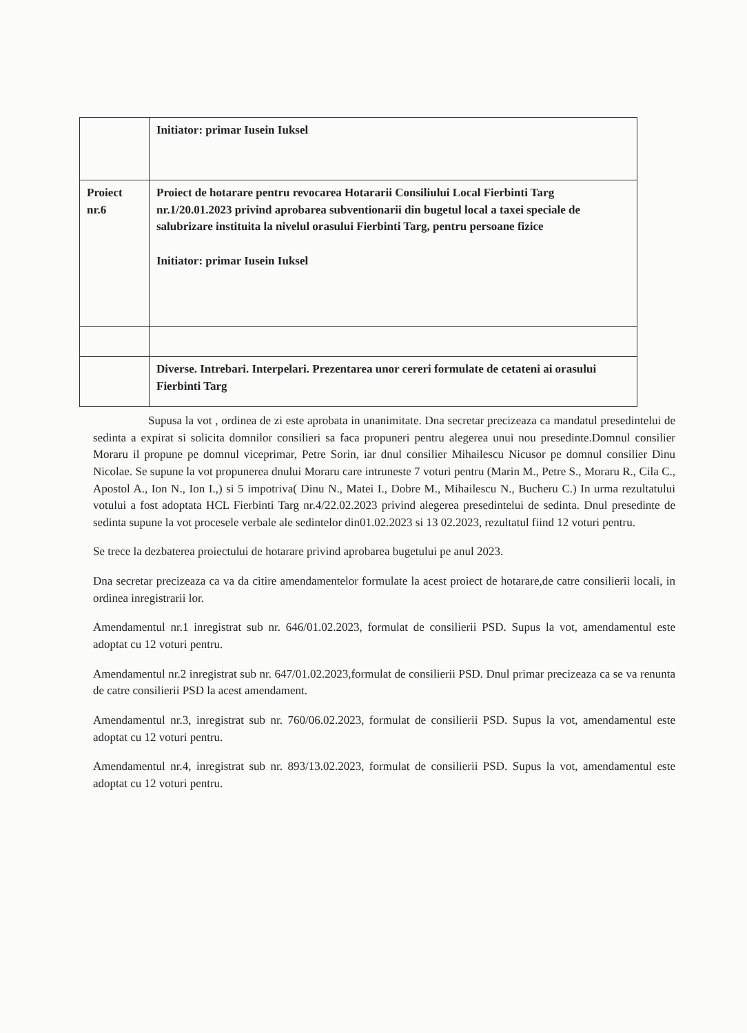| | Initiator: primar Iusein Iuksel |
| Proiect nr.6 | Proiect de hotarare pentru revocarea Hotararii Consiliului Local Fierbinti Targ nr.1/20.01.2023 privind aprobarea subventionarii din bugetul local a taxei speciale de salubrizare instituita la nivelul orasului Fierbinti Targ, pentru persoane fizice Initiator: primar Iusein Iuksel |
| | Diverse. Intrebari. Interpelari. Prezentarea unor cereri formulate de cetateni ai orasului Fierbinti Targ |
Supusa la vot , ordinea de zi este aprobata in unanimitate. Dna secretar precizeaza ca mandatul presedintelui de sedinta a expirat si solicita domnilor consilieri sa faca propuneri pentru alegerea unui nou presedinte.Domnul consilier Moraru il propune pe domnul viceprimar, Petre Sorin, iar dnul consilier Mihailescu Nicusor pe domnul consilier Dinu Nicolae. Se supune la vot propunerea dnului Moraru care intruneste 7 voturi pentru (Marin M., Petre S., Moraru R., Cila C., Apostol A., Ion N., Ion I.,) si 5 impotriva( Dinu N., Matei I., Dobre M., Mihailescu N., Bucheru C.) In urma rezultatului votului a fost adoptata HCL Fierbinti Targ nr.4/22.02.2023 privind alegerea presedintelui de sedinta. Dnul presedinte de sedinta supune la vot procesele verbale ale sedintelor din01.02.2023 si 13 02.2023, rezultatul fiind 12 voturi pentru.
Se trece la dezbaterea proiectului de hotarare privind aprobarea bugetului pe anul 2023.
Dna secretar precizeaza ca va da citire amendamentelor formulate la acest proiect de hotarare,de catre consilierii locali, in ordinea inregistrarii lor.
Amendamentul nr.1 inregistrat sub nr. 646/01.02.2023, formulat de consilierii PSD. Supus la vot, amendamentul este adoptat cu 12 voturi pentru.
Amendamentul nr.2 inregistrat sub nr. 647/01.02.2023,formulat de consilierii PSD. Dnul primar precizeaza ca se va renunta de catre consilierii PSD la acest amendament.
Amendamentul nr.3, inregistrat sub nr. 760/06.02.2023, formulat de consilierii PSD. Supus la vot, amendamentul este adoptat cu 12 voturi pentru.
Amendamentul nr.4, inregistrat sub nr. 893/13.02.2023, formulat de consilierii PSD. Supus la vot, amendamentul este adoptat cu 12 voturi pentru.